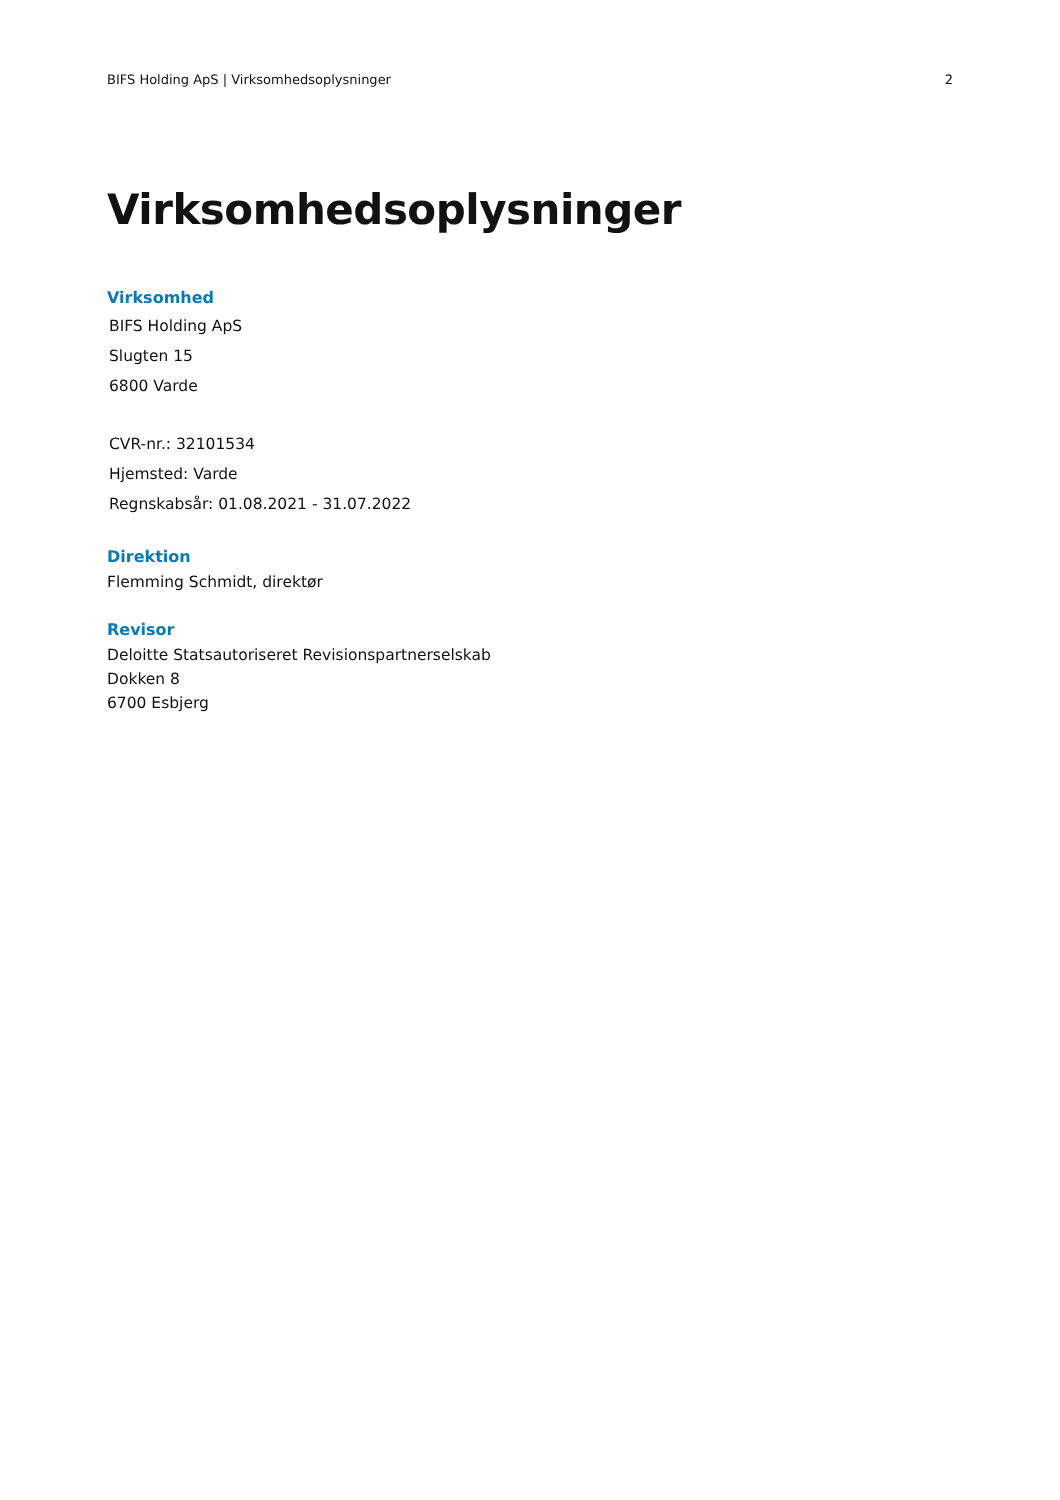BIFS Holding ApS | Virksomhedsoplysninger 2
Virksomhedsoplysninger
Virksomhed
BIFS Holding ApS
Slugten 15
6800 Varde
CVR-nr.: 32101534
Hjemsted: Varde
Regnskabsår: 01.08.2021 - 31.07.2022
Direktion
Flemming Schmidt, direktør
Revisor
Deloitte Statsautoriseret Revisionspartnerselskab
Dokken 8
6700 Esbjerg